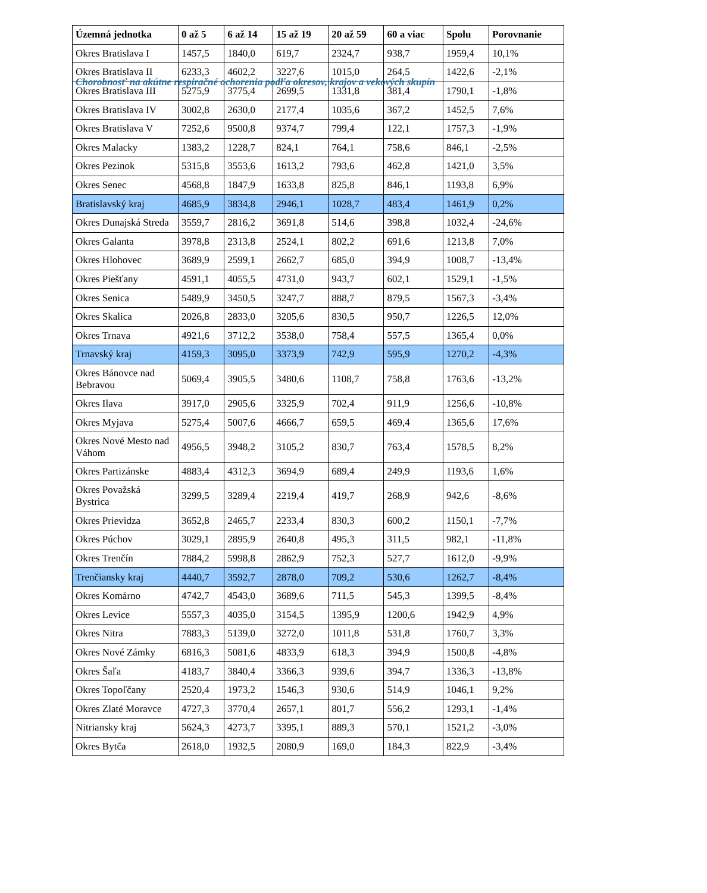Chorobnosť na akútne respiračné ochorenia podľa okresov, krajov a vekových skupín
| Územná jednotka | 0 až 5 | 6 až 14 | 15 až 19 | 20 až 59 | 60 a viac | Spolu | Porovnanie |
| --- | --- | --- | --- | --- | --- | --- | --- |
| Okres Bratislava I | 1457,5 | 1840,0 | 619,7 | 2324,7 | 938,7 | 1959,4 | 10,1% |
| Okres Bratislava II | 6233,3 | 4602,2 | 3227,6 | 1015,0 | 264,5 | 1422,6 | -2,1% |
| Okres Bratislava III | 5275,9 | 3775,4 | 2699,5 | 1331,8 | 381,4 | 1790,1 | -1,8% |
| Okres Bratislava IV | 3002,8 | 2630,0 | 2177,4 | 1035,6 | 367,2 | 1452,5 | 7,6% |
| Okres Bratislava V | 7252,6 | 9500,8 | 9374,7 | 799,4 | 122,1 | 1757,3 | -1,9% |
| Okres Malacky | 1383,2 | 1228,7 | 824,1 | 764,1 | 758,6 | 846,1 | -2,5% |
| Okres Pezinok | 5315,8 | 3553,6 | 1613,2 | 793,6 | 462,8 | 1421,0 | 3,5% |
| Okres Senec | 4568,8 | 1847,9 | 1633,8 | 825,8 | 846,1 | 1193,8 | 6,9% |
| Bratislavský kraj | 4685,9 | 3834,8 | 2946,1 | 1028,7 | 483,4 | 1461,9 | 0,2% |
| Okres Dunajská Streda | 3559,7 | 2816,2 | 3691,8 | 514,6 | 398,8 | 1032,4 | -24,6% |
| Okres Galanta | 3978,8 | 2313,8 | 2524,1 | 802,2 | 691,6 | 1213,8 | 7,0% |
| Okres Hlohovec | 3689,9 | 2599,1 | 2662,7 | 685,0 | 394,9 | 1008,7 | -13,4% |
| Okres Piešťany | 4591,1 | 4055,5 | 4731,0 | 943,7 | 602,1 | 1529,1 | -1,5% |
| Okres Senica | 5489,9 | 3450,5 | 3247,7 | 888,7 | 879,5 | 1567,3 | -3,4% |
| Okres Skalica | 2026,8 | 2833,0 | 3205,6 | 830,5 | 950,7 | 1226,5 | 12,0% |
| Okres Trnava | 4921,6 | 3712,2 | 3538,0 | 758,4 | 557,5 | 1365,4 | 0,0% |
| Trnavský kraj | 4159,3 | 3095,0 | 3373,9 | 742,9 | 595,9 | 1270,2 | -4,3% |
| Okres Bánovce nad Bebravou | 5069,4 | 3905,5 | 3480,6 | 1108,7 | 758,8 | 1763,6 | -13,2% |
| Okres Ilava | 3917,0 | 2905,6 | 3325,9 | 702,4 | 911,9 | 1256,6 | -10,8% |
| Okres Myjava | 5275,4 | 5007,6 | 4666,7 | 659,5 | 469,4 | 1365,6 | 17,6% |
| Okres Nové Mesto nad Váhom | 4956,5 | 3948,2 | 3105,2 | 830,7 | 763,4 | 1578,5 | 8,2% |
| Okres Partizánske | 4883,4 | 4312,3 | 3694,9 | 689,4 | 249,9 | 1193,6 | 1,6% |
| Okres Považská Bystrica | 3299,5 | 3289,4 | 2219,4 | 419,7 | 268,9 | 942,6 | -8,6% |
| Okres Prievidza | 3652,8 | 2465,7 | 2233,4 | 830,3 | 600,2 | 1150,1 | -7,7% |
| Okres Púchov | 3029,1 | 2895,9 | 2640,8 | 495,3 | 311,5 | 982,1 | -11,8% |
| Okres Trenčín | 7884,2 | 5998,8 | 2862,9 | 752,3 | 527,7 | 1612,0 | -9,9% |
| Trenčiansky kraj | 4440,7 | 3592,7 | 2878,0 | 709,2 | 530,6 | 1262,7 | -8,4% |
| Okres Komárno | 4742,7 | 4543,0 | 3689,6 | 711,5 | 545,3 | 1399,5 | -8,4% |
| Okres Levice | 5557,3 | 4035,0 | 3154,5 | 1395,9 | 1200,6 | 1942,9 | 4,9% |
| Okres Nitra | 7883,3 | 5139,0 | 3272,0 | 1011,8 | 531,8 | 1760,7 | 3,3% |
| Okres Nové Zámky | 6816,3 | 5081,6 | 4833,9 | 618,3 | 394,9 | 1500,8 | -4,8% |
| Okres Šaľa | 4183,7 | 3840,4 | 3366,3 | 939,6 | 394,7 | 1336,3 | -13,8% |
| Okres Topoľčany | 2520,4 | 1973,2 | 1546,3 | 930,6 | 514,9 | 1046,1 | 9,2% |
| Okres Zlaté Moravce | 4727,3 | 3770,4 | 2657,1 | 801,7 | 556,2 | 1293,1 | -1,4% |
| Nitriansky kraj | 5624,3 | 4273,7 | 3395,1 | 889,3 | 570,1 | 1521,2 | -3,0% |
| Okres Bytča | 2618,0 | 1932,5 | 2080,9 | 169,0 | 184,3 | 822,9 | -3,4% |